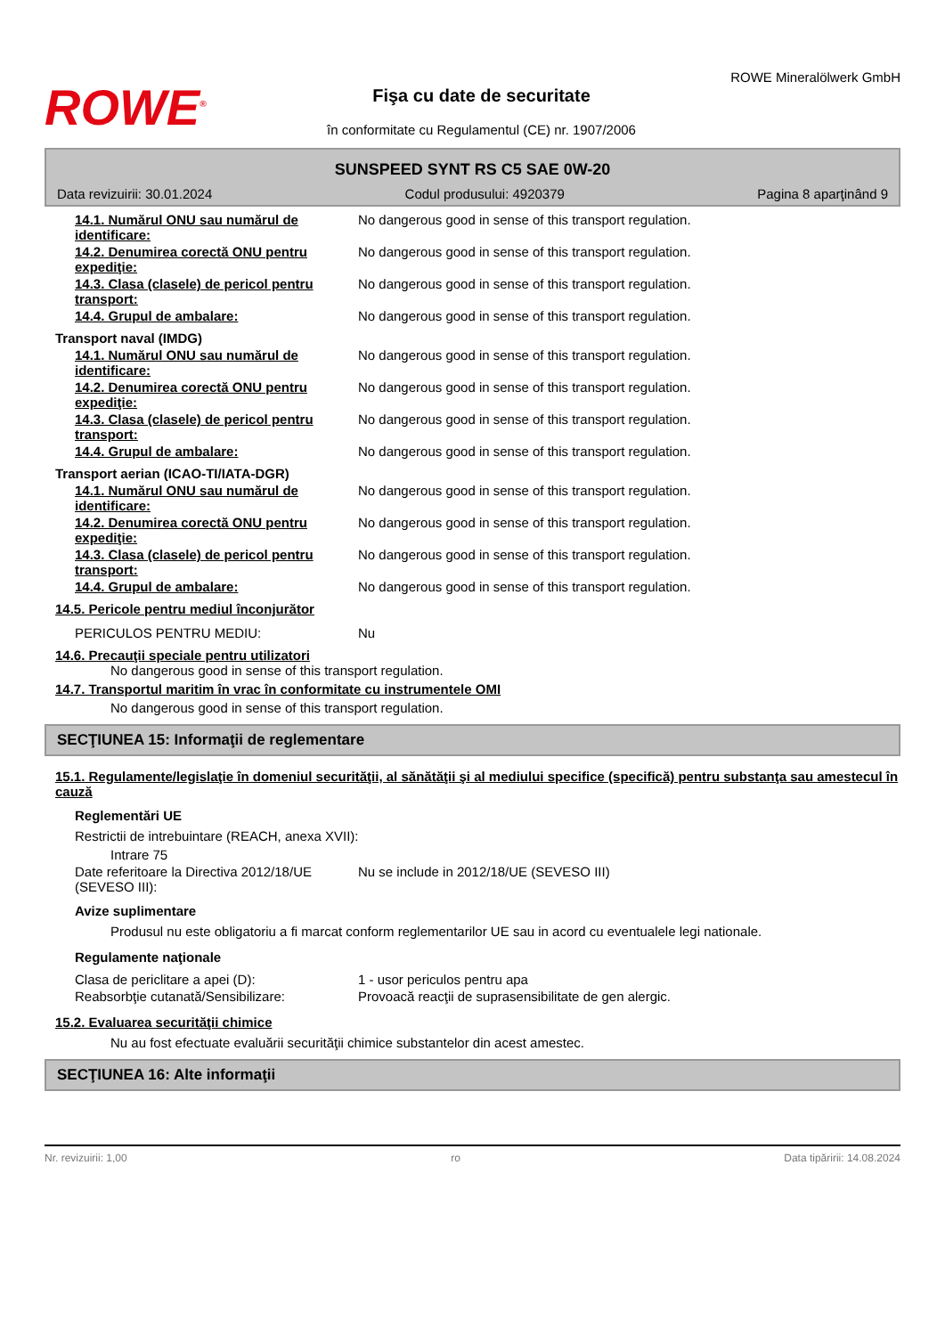ROWE<sup>®</sup>
Fişa cu date de securitate
în conformitate cu Regulamentul (CE) nr. 1907/2006
ROWE Mineralölwerk GmbH
SUNSPEED SYNT RS C5 SAE 0W-20
Data revizuirii: 30.01.2024 Codul produsului: 4920379 Pagina 8 aparţinând 9
14.1. Numărul ONU sau numărul de identificare:
No dangerous good in sense of this transport regulation.
14.2. Denumirea corectă ONU pentru expediţie:
No dangerous good in sense of this transport regulation.
14.3. Clasa (clasele) de pericol pentru transport:
No dangerous good in sense of this transport regulation.
14.4. Grupul de ambalare: No dangerous good in sense of this transport regulation.
Transport naval (IMDG)
14.1. Numărul ONU sau numărul de identificare:
No dangerous good in sense of this transport regulation.
14.2. Denumirea corectă ONU pentru expediţie:
No dangerous good in sense of this transport regulation.
14.3. Clasa (clasele) de pericol pentru transport:
No dangerous good in sense of this transport regulation.
14.4. Grupul de ambalare: No dangerous good in sense of this transport regulation.
Transport aerian (ICAO-TI/IATA-DGR)
14.1. Numărul ONU sau numărul de identificare:
No dangerous good in sense of this transport regulation.
14.2. Denumirea corectă ONU pentru expediţie:
No dangerous good in sense of this transport regulation.
14.3. Clasa (clasele) de pericol pentru transport:
No dangerous good in sense of this transport regulation.
14.4. Grupul de ambalare: No dangerous good in sense of this transport regulation.
14.5. Pericole pentru mediul înconjurător
PERICULOS PENTRU MEDIU: Nu
14.6. Precauţii speciale pentru utilizatori
No dangerous good in sense of this transport regulation.
14.7. Transportul maritim în vrac în conformitate cu instrumentele OMI
No dangerous good in sense of this transport regulation.
SECŢIUNEA 15: Informaţii de reglementare
15.1. Regulamente/legislaţie în domeniul securităţii, al sănătăţii şi al mediului specifice (specifică) pentru substanţa sau amestecul în cauză
Reglementări UE
Restrictii de intrebuintare (REACH, anexa XVII):
Intrare 75
Date referitoare la Directiva 2012/18/UE (SEVESO III):
Nu se include in 2012/18/UE (SEVESO III)
Avize suplimentare
Produsul nu este obligatoriu a fi marcat conform reglementarilor UE sau in acord cu eventualele legi nationale.
Regulamente naţionale
Clasa de periclitare a apei (D): 1 - usor periculos pentru apa
Reabsorbţie cutanată/Sensibilizare: Provoacă reacţii de suprasensibilitate de gen alergic.
15.2. Evaluarea securităţii chimice
Nu au fost efectuate evaluării securităţii chimice substantelor din acest amestec.
SECŢIUNEA 16: Alte informaţii
Nr. revizuirii: 1,00 ro Data tipăririi: 14.08.2024